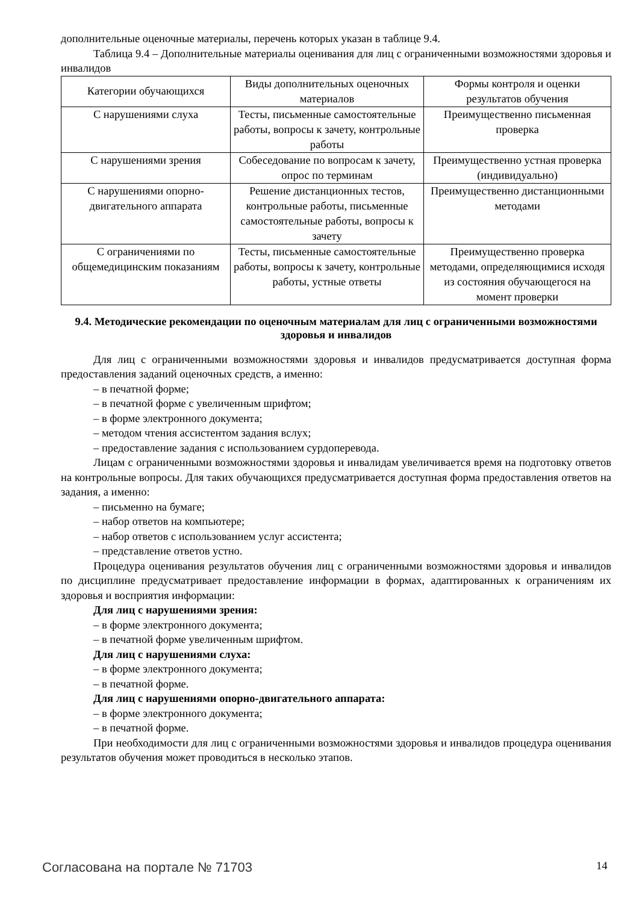дополнительные оценочные материалы, перечень которых указан в таблице 9.4.
Таблица 9.4 – Дополнительные материалы оценивания для лиц с ограниченными возможностями здоровья и инвалидов
| Категории обучающихся | Виды дополнительных оценочных материалов | Формы контроля и оценки результатов обучения |
| С нарушениями слуха | Тесты, письменные самостоятельные работы, вопросы к зачету, контрольные работы | Преимущественно письменная проверка |
| С нарушениями зрения | Собеседование по вопросам к зачету, опрос по терминам | Преимущественно устная проверка (индивидуально) |
| С нарушениями опорно-двигательного аппарата | Решение дистанционных тестов, контрольные работы, письменные самостоятельные работы, вопросы к зачету | Преимущественно дистанционными методами |
| С ограничениями по общемедицинским показаниям | Тесты, письменные самостоятельные работы, вопросы к зачету, контрольные работы, устные ответы | Преимущественно проверка методами, определяющимися исходя из состояния обучающегося на момент проверки |
9.4. Методические рекомендации по оценочным материалам для лиц с ограниченными возможностями здоровья и инвалидов
Для лиц с ограниченными возможностями здоровья и инвалидов предусматривается доступная форма предоставления заданий оценочных средств, а именно:
– в печатной форме;
– в печатной форме с увеличенным шрифтом;
– в форме электронного документа;
– методом чтения ассистентом задания вслух;
– предоставление задания с использованием сурдоперевода.
Лицам с ограниченными возможностями здоровья и инвалидам увеличивается время на подготовку ответов на контрольные вопросы. Для таких обучающихся предусматривается доступная форма предоставления ответов на задания, а именно:
– письменно на бумаге;
– набор ответов на компьютере;
– набор ответов с использованием услуг ассистента;
– представление ответов устно.
Процедура оценивания результатов обучения лиц с ограниченными возможностями здоровья и инвалидов по дисциплине предусматривает предоставление информации в формах, адаптированных к ограничениям их здоровья и восприятия информации:
Для лиц с нарушениями зрения:
– в форме электронного документа;
– в печатной форме увеличенным шрифтом.
Для лиц с нарушениями слуха:
– в форме электронного документа;
– в печатной форме.
Для лиц с нарушениями опорно-двигательного аппарата:
– в форме электронного документа;
– в печатной форме.
При необходимости для лиц с ограниченными возможностями здоровья и инвалидов процедура оценивания результатов обучения может проводиться в несколько этапов.
Согласована на портале № 71703 14